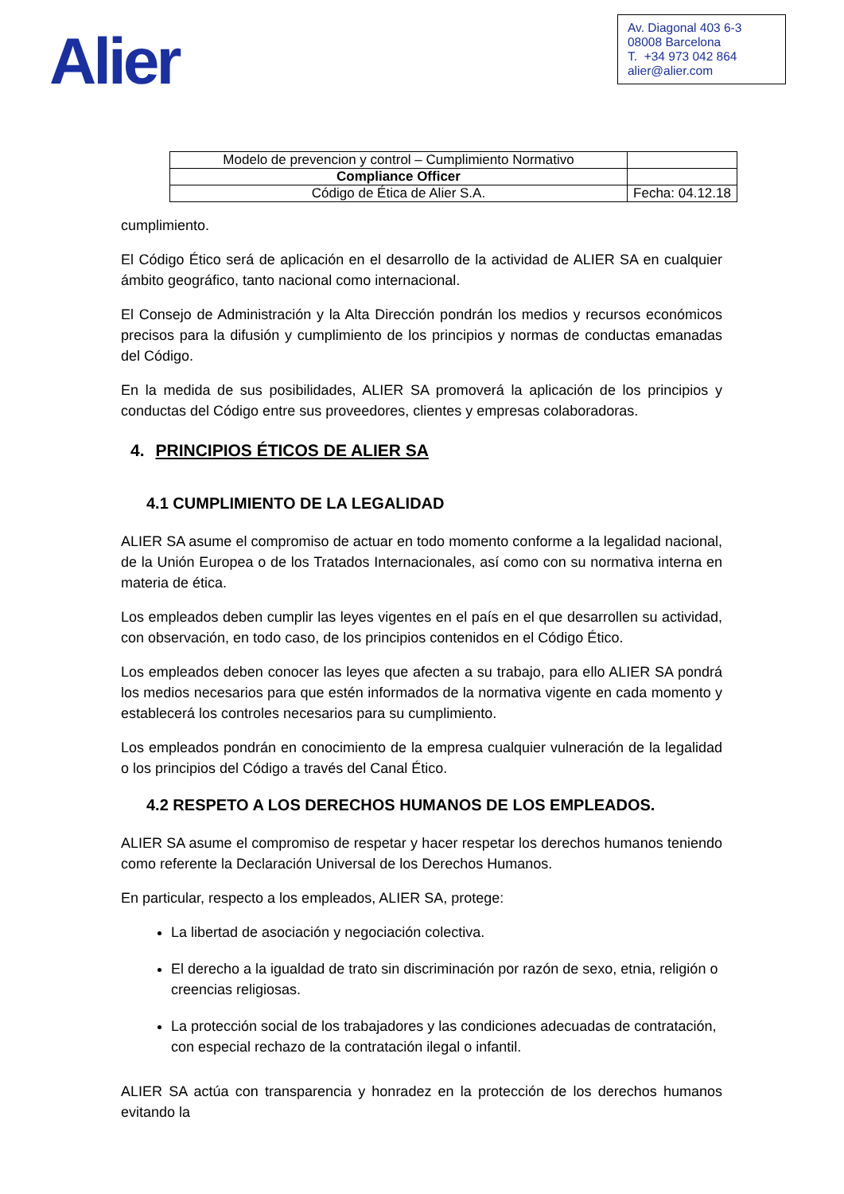Alier
Av. Diagonal 403 6-3
08008 Barcelona
T. +34 973 042 864
alier@alier.com
| Modelo de prevencion y control – Cumplimiento Normativo | |
| Compliance Officer | |
| Código de Ética de Alier S.A. | Fecha: 04.12.18 |
cumplimiento.
El Código Ético será de aplicación en el desarrollo de la actividad de ALIER SA en cualquier ámbito geográfico, tanto nacional como internacional.
El Consejo de Administración y la Alta Dirección pondrán los medios y recursos económicos precisos para la difusión y cumplimiento de los principios y normas de conductas emanadas del Código.
En la medida de sus posibilidades, ALIER SA promoverá la aplicación de los principios y conductas del Código entre sus proveedores, clientes y empresas colaboradoras.
4. PRINCIPIOS ÉTICOS DE ALIER SA
4.1 CUMPLIMIENTO DE LA LEGALIDAD
ALIER SA asume el compromiso de actuar en todo momento conforme a la legalidad nacional, de la Unión Europea o de los Tratados Internacionales, así como con su normativa interna en materia de ética.
Los empleados deben cumplir las leyes vigentes en el país en el que desarrollen su actividad, con observación, en todo caso, de los principios contenidos en el Código Ético.
Los empleados deben conocer las leyes que afecten a su trabajo, para ello ALIER SA pondrá los medios necesarios para que estén informados de la normativa vigente en cada momento y establecerá los controles necesarios para su cumplimiento.
Los empleados pondrán en conocimiento de la empresa cualquier vulneración de la legalidad o los principios del Código a través del Canal Ético.
4.2 RESPETO A LOS DERECHOS HUMANOS DE LOS EMPLEADOS.
ALIER SA asume el compromiso de respetar y hacer respetar los derechos humanos teniendo como referente la Declaración Universal de los Derechos Humanos.
En particular, respecto a los empleados, ALIER SA, protege:
La libertad de asociación y negociación colectiva.
El derecho a la igualdad de trato sin discriminación por razón de sexo, etnia, religión o creencias religiosas.
La protección social de los trabajadores y las condiciones adecuadas de contratación, con especial rechazo de la contratación ilegal o infantil.
ALIER SA actúa con transparencia y honradez en la protección de los derechos humanos evitando la